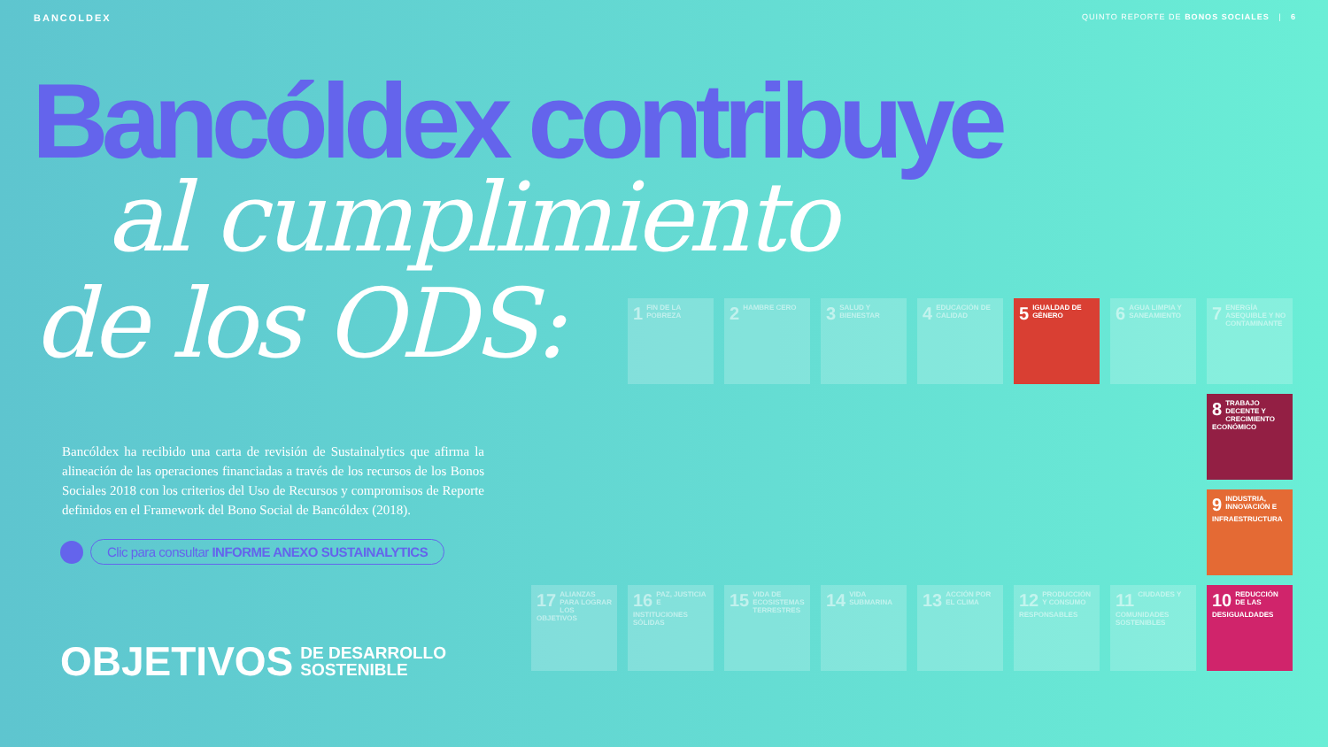BANCOLDEX QUINTO REPORTE DE BONOS SOCIALES | 6
Bancóldex contribuye
al cumplimiento
de los ODS:
Bancóldex ha recibido una carta de revisión de Sustainalytics que afirma la alineación de las operaciones financiadas a través de los recursos de los Bonos Sociales 2018 con los criterios del Uso de Recursos y compromisos de Reporte definidos en el Framework del Bono Social de Bancóldex (2018).
Clic para consultar INFORME ANEXO SUSTAINALYTICS
OBJETIVOS DE DESARROLLO
SOSTENIBLE
1 FIN DE LA POBREZA 2 HAMBRE CERO 3 SALUD Y BIENESTAR
4 EDUCACIÓN DE CALIDAD
5 IGUALDAD DE GÉNERO
6 AGUA LIMPIA Y SANEAMIENTO
7 ENERGÍA ASEQUIBLE Y NO CONTAMINANTE
8 TRABAJO DECENTE Y CRECIMIENTO ECONÓMICO
9 INDUSTRIA, INNOVACIÓN E INFRAESTRUCTURA
17 ALIANZAS PARA LOGRAR LOS OBJETIVOS
16 PAZ, JUSTICIA E INSTITUCIONES SÓLIDAS
15 VIDA DE ECOSISTEMAS TERRESTRES
14 VIDA SUBMARINA
13 ACCIÓN POR EL CLIMA
12 PRODUCCIÓN Y CONSUMO RESPONSABLES
11 CIUDADES Y COMUNIDADES SOSTENIBLES
10 REDUCCIÓN DE LAS DESIGUALDADES